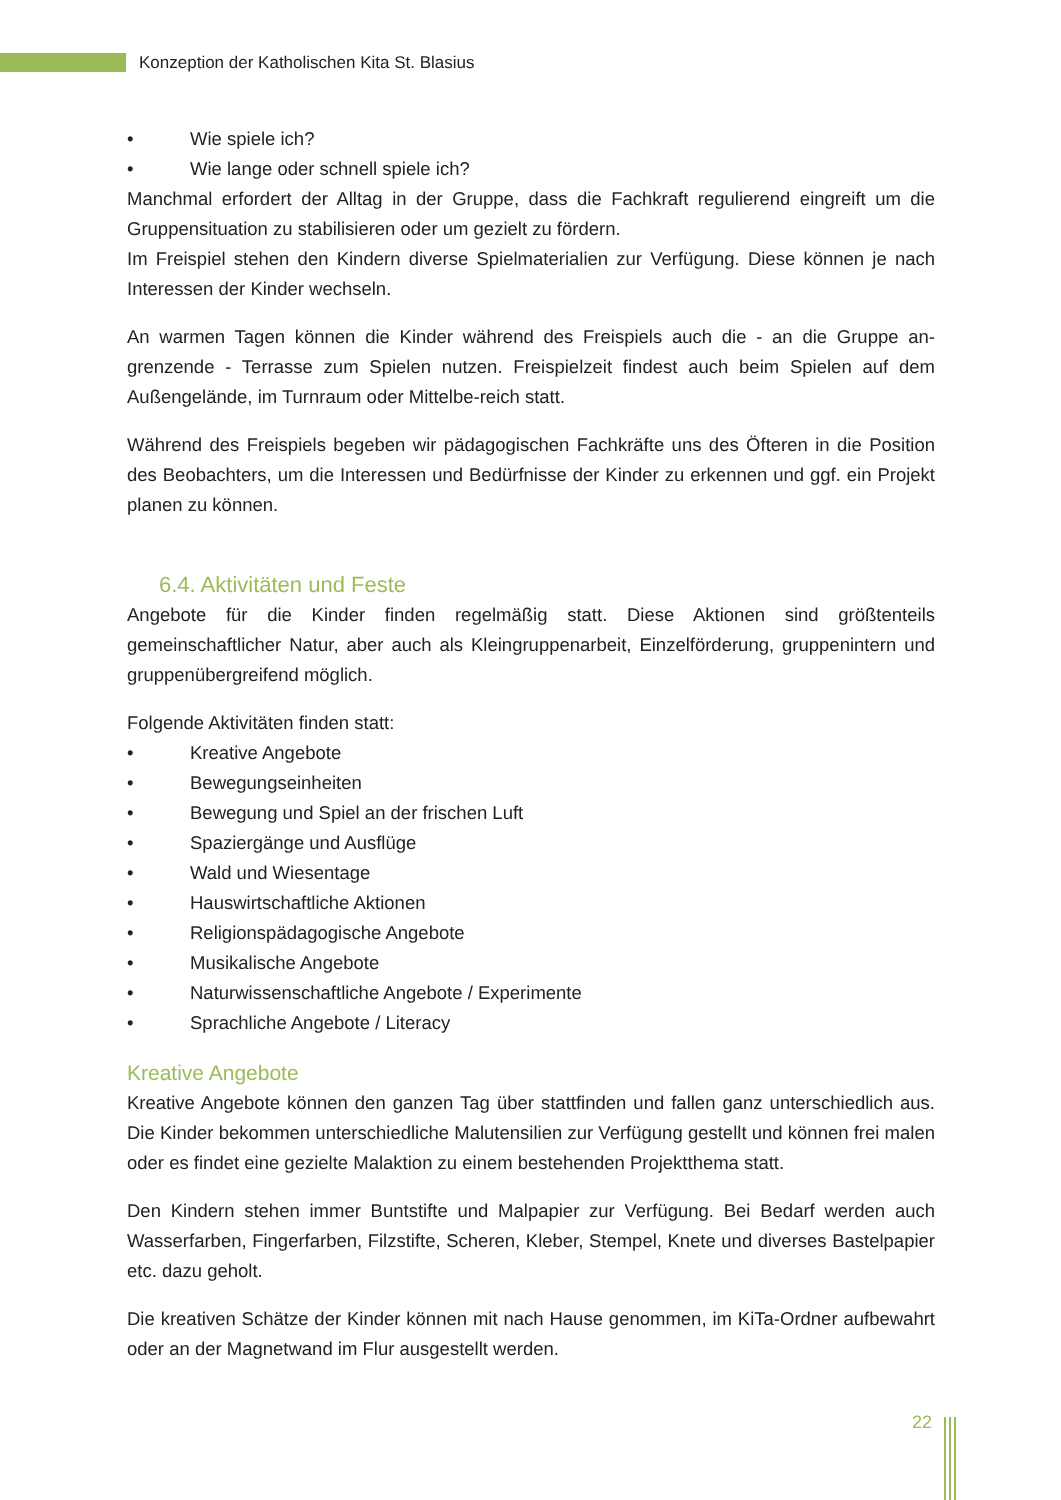Konzeption der Katholischen Kita St. Blasius
• Wie spiele ich?
• Wie lange oder schnell spiele ich?
Manchmal erfordert der Alltag in der Gruppe, dass die Fachkraft regulierend eingreift um die Gruppensituation zu stabilisieren oder um gezielt zu fördern.
Im Freispiel stehen den Kindern diverse Spielmaterialien zur Verfügung. Diese können je nach Interessen der Kinder wechseln.
An warmen Tagen können die Kinder während des Freispiels auch die - an die Gruppe an-grenzende - Terrasse zum Spielen nutzen. Freispielzeit findest auch beim Spielen auf dem Außengelände, im Turnraum oder Mittelbe-reich statt.
Während des Freispiels begeben wir pädagogischen Fachkräfte uns des Öfteren in die Position des Beobachters, um die Interessen und Bedürfnisse der Kinder zu erkennen und ggf. ein Projekt planen zu können.
6.4. Aktivitäten und Feste
Angebote für die Kinder finden regelmäßig statt. Diese Aktionen sind größtenteils gemeinschaftlicher Natur, aber auch als Kleingruppenarbeit, Einzelförderung, gruppenintern und gruppenübergreifend möglich.
Folgende Aktivitäten finden statt:
• Kreative Angebote
• Bewegungseinheiten
• Bewegung und Spiel an der frischen Luft
• Spaziergänge und Ausflüge
• Wald und Wiesentage
• Hauswirtschaftliche Aktionen
• Religionspädagogische Angebote
• Musikalische Angebote
• Naturwissenschaftliche Angebote / Experimente
• Sprachliche Angebote / Literacy
Kreative Angebote
Kreative Angebote können den ganzen Tag über stattfinden und fallen ganz unterschiedlich aus. Die Kinder bekommen unterschiedliche Malutensilien zur Verfügung gestellt und können frei malen oder es findet eine gezielte Malaktion zu einem bestehenden Projektthema statt.
Den Kindern stehen immer Buntstifte und Malpapier zur Verfügung. Bei Bedarf werden auch Wasserfarben, Fingerfarben, Filzstifte, Scheren, Kleber, Stempel, Knete und diverses Bastelpapier etc. dazu geholt.
Die kreativen Schätze der Kinder können mit nach Hause genommen, im KiTa-Ordner aufbewahrt oder an der Magnetwand im Flur ausgestellt werden.
22